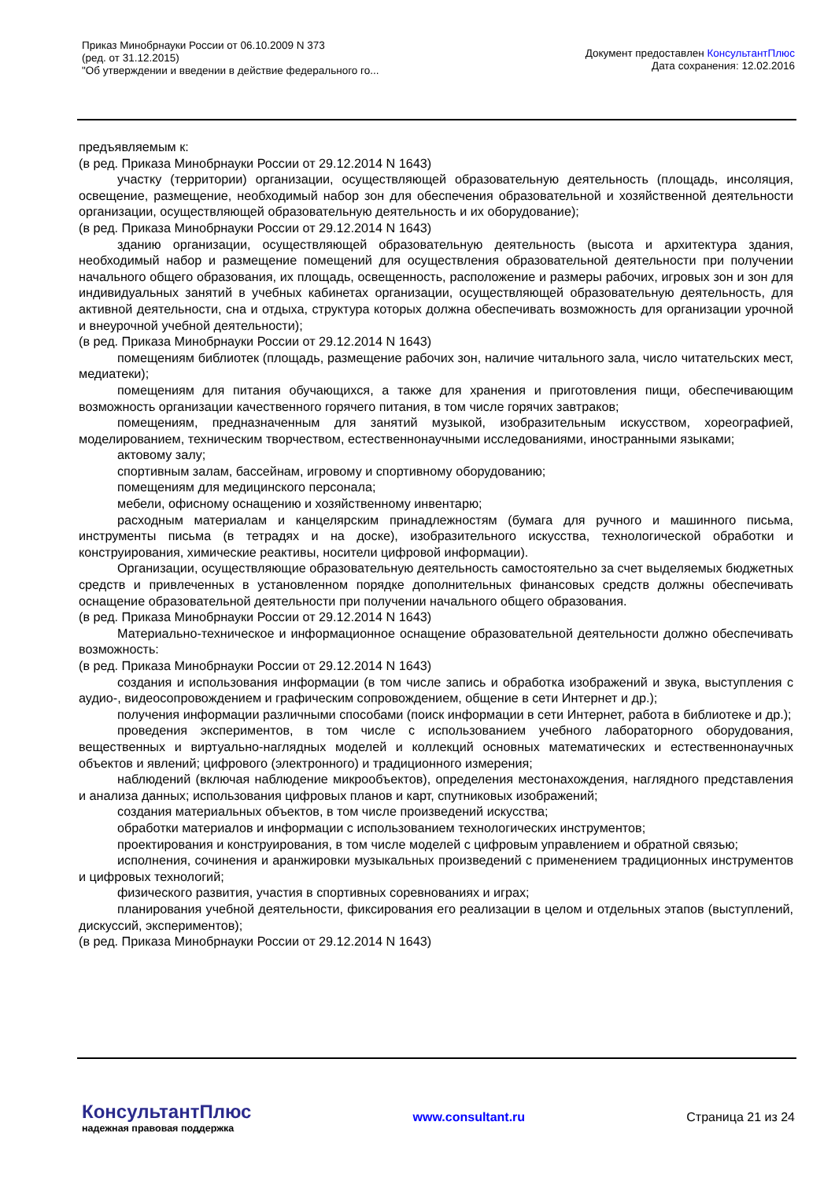Приказ Минобрнауки России от 06.10.2009 N 373
(ред. от 31.12.2015)
"Об утверждении и введении в действие федерального го...
Документ предоставлен КонсультантПлюс
Дата сохранения: 12.02.2016
предъявляемым к:
(в ред. Приказа Минобрнауки России от 29.12.2014 N 1643)
участку (территории) организации, осуществляющей образовательную деятельность (площадь, инсоляция, освещение, размещение, необходимый набор зон для обеспечения образовательной и хозяйственной деятельности организации, осуществляющей образовательную деятельность и их оборудование);
(в ред. Приказа Минобрнауки России от 29.12.2014 N 1643)
зданию организации, осуществляющей образовательную деятельность (высота и архитектура здания, необходимый набор и размещение помещений для осуществления образовательной деятельности при получении начального общего образования, их площадь, освещенность, расположение и размеры рабочих, игровых зон и зон для индивидуальных занятий в учебных кабинетах организации, осуществляющей образовательную деятельность, для активной деятельности, сна и отдыха, структура которых должна обеспечивать возможность для организации урочной и внеурочной учебной деятельности);
(в ред. Приказа Минобрнауки России от 29.12.2014 N 1643)
помещениям библиотек (площадь, размещение рабочих зон, наличие читального зала, число читательских мест, медиатеки);
помещениям для питания обучающихся, а также для хранения и приготовления пищи, обеспечивающим возможность организации качественного горячего питания, в том числе горячих завтраков;
помещениям, предназначенным для занятий музыкой, изобразительным искусством, хореографией, моделированием, техническим творчеством, естественнонаучными исследованиями, иностранными языками;
актовому залу;
спортивным залам, бассейнам, игровому и спортивному оборудованию;
помещениям для медицинского персонала;
мебели, офисному оснащению и хозяйственному инвентарю;
расходным материалам и канцелярским принадлежностям (бумага для ручного и машинного письма, инструменты письма (в тетрадях и на доске), изобразительного искусства, технологической обработки и конструирования, химические реактивы, носители цифровой информации).
Организации, осуществляющие образовательную деятельность самостоятельно за счет выделяемых бюджетных средств и привлеченных в установленном порядке дополнительных финансовых средств должны обеспечивать оснащение образовательной деятельности при получении начального общего образования.
(в ред. Приказа Минобрнауки России от 29.12.2014 N 1643)
Материально-техническое и информационное оснащение образовательной деятельности должно обеспечивать возможность:
(в ред. Приказа Минобрнауки России от 29.12.2014 N 1643)
создания и использования информации (в том числе запись и обработка изображений и звука, выступления с аудио-, видеосопровождением и графическим сопровождением, общение в сети Интернет и др.);
получения информации различными способами (поиск информации в сети Интернет, работа в библиотеке и др.);
проведения экспериментов, в том числе с использованием учебного лабораторного оборудования, вещественных и виртуально-наглядных моделей и коллекций основных математических и естественнонаучных объектов и явлений; цифрового (электронного) и традиционного измерения;
наблюдений (включая наблюдение микрообъектов), определения местонахождения, наглядного представления и анализа данных; использования цифровых планов и карт, спутниковых изображений;
создания материальных объектов, в том числе произведений искусства;
обработки материалов и информации с использованием технологических инструментов;
проектирования и конструирования, в том числе моделей с цифровым управлением и обратной связью;
исполнения, сочинения и аранжировки музыкальных произведений с применением традиционных инструментов и цифровых технологий;
физического развития, участия в спортивных соревнованиях и играх;
планирования учебной деятельности, фиксирования его реализации в целом и отдельных этапов (выступлений, дискуссий, экспериментов);
(в ред. Приказа Минобрнауки России от 29.12.2014 N 1643)
КонсультантПлюс
надежная правовая поддержка
www.consultant.ru Страница 21 из 24